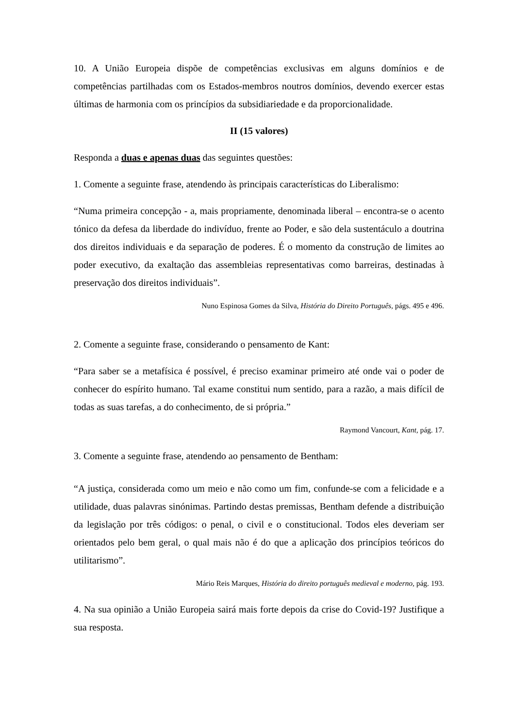10. A União Europeia dispõe de competências exclusivas em alguns domínios e de competências partilhadas com os Estados-membros noutros domínios, devendo exercer estas últimas de harmonia com os princípios da subsidiariedade e da proporcionalidade.
II (15 valores)
Responda a duas e apenas duas das seguintes questões:
1. Comente a seguinte frase, atendendo às principais características do Liberalismo:
“Numa primeira concepção - a, mais propriamente, denominada liberal – encontra-se o acento tónico da defesa da liberdade do indivíduo, frente ao Poder, e são dela sustentáculo a doutrina dos direitos individuais e da separação de poderes. É o momento da construção de limites ao poder executivo, da exaltação das assembleias representativas como barreiras, destinadas à preservação dos direitos individuais”.
Nuno Espinosa Gomes da Silva, História do Direito Português, págs. 495 e 496.
2. Comente a seguinte frase, considerando o pensamento de Kant:
“Para saber se a metafísica é possível, é preciso examinar primeiro até onde vai o poder de conhecer do espírito humano. Tal exame constitui num sentido, para a razão, a mais difícil de todas as suas tarefas, a do conhecimento, de si própria.”
Raymond Vancourt, Kant, pág. 17.
3. Comente a seguinte frase, atendendo ao pensamento de Bentham:
“A justiça, considerada como um meio e não como um fim, confunde-se com a felicidade e a utilidade, duas palavras sinónimas. Partindo destas premissas, Bentham defende a distribuição da legislação por três códigos: o penal, o civil e o constitucional. Todos eles deveriam ser orientados pelo bem geral, o qual mais não é do que a aplicação dos princípios teóricos do utilitarismo”.
Mário Reis Marques, História do direito português medieval e moderno, pág. 193.
4. Na sua opinião a União Europeia sairá mais forte depois da crise do Covid-19? Justifique a sua resposta.